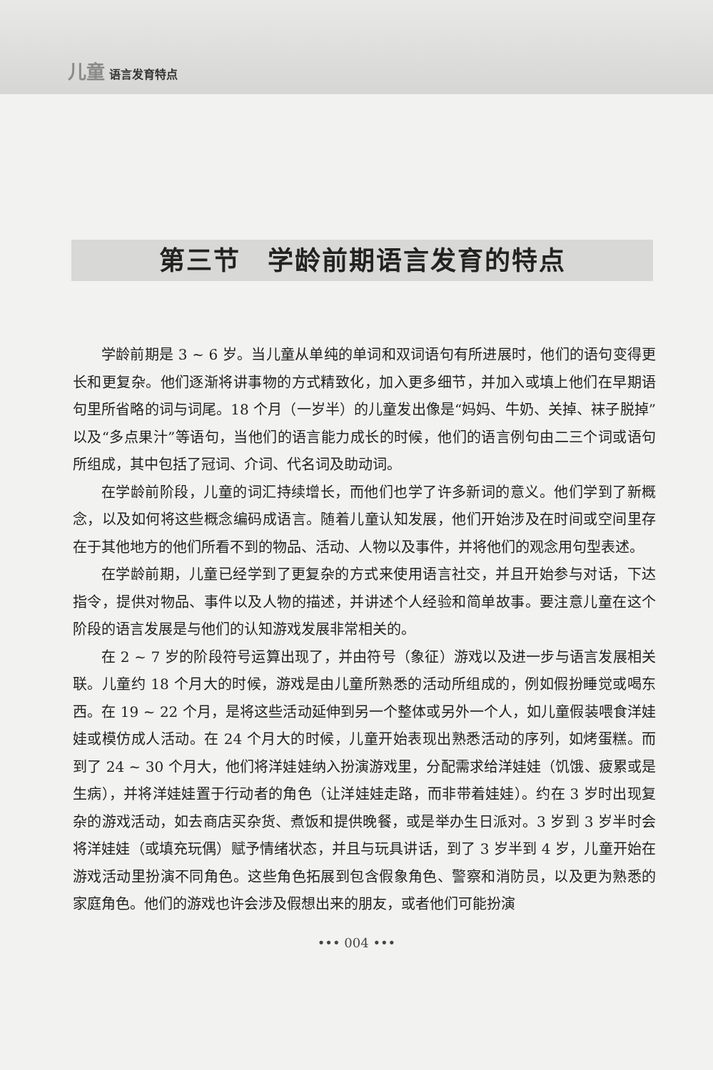儿童 语言发育特点
第三节　学龄前期语言发育的特点
学龄前期是 3 ~ 6 岁。当儿童从单纯的单词和双词语句有所进展时，他们的语句变得更长和更复杂。他们逐渐将讲事物的方式精致化，加入更多细节，并加入或填上他们在早期语句里所省略的词与词尾。18 个月（一岁半）的儿童发出像是“妈妈、牛奶、关掉、袜子脱掉”以及“多点果汁”等语句，当他们的语言能力成长的时候，他们的语言例句由二三个词或语句所组成，其中包括了冠词、介词、代名词及助动词。
在学龄前阶段，儿童的词汇持续增长，而他们也学了许多新词的意义。他们学到了新概念，以及如何将这些概念编码成语言。随着儿童认知发展，他们开始涉及在时间或空间里存在于其他地方的他们所看不到的物品、活动、人物以及事件，并将他们的观念用句型表述。
在学龄前期，儿童已经学到了更复杂的方式来使用语言社交，并且开始参与对话，下达指令，提供对物品、事件以及人物的描述，并讲述个人经验和简单故事。要注意儿童在这个阶段的语言发展是与他们的认知游戏发展非常相关的。
在 2 ~ 7 岁的阶段符号运算出现了，并由符号（象征）游戏以及进一步与语言发展相关联。儿童约 18 个月大的时候，游戏是由儿童所熟悉的活动所组成的，例如假扮睡觉或喝东西。在 19 ~ 22 个月，是将这些活动延伸到另一个整体或另外一个人，如儿童假装喂食洋娃娃或模仿成人活动。在 24 个月大的时候，儿童开始表现出熟悉活动的序列，如烤蛋糕。而到了 24 ~ 30 个月大，他们将洋娃娃纳入扮演游戏里，分配需求给洋娃娃（饥饿、疲累或是生病），并将洋娃娃置于行动者的角色（让洋娃娃走路，而非带着娃娃）。约在 3 岁时出现复杂的游戏活动，如去商店买杂货、煮饭和提供晚餐，或是举办生日派对。3 岁到 3 岁半时会将洋娃娃（或填充玩偶）赋予情绪状态，并且与玩具讲话，到了 3 岁半到 4 岁，儿童开始在游戏活动里扮演不同角色。这些角色拓展到包含假象角色、警察和消防员，以及更为熟悉的家庭角色。他们的游戏也许会涉及假想出来的朋友，或者他们可能扮演
••• 004 •••